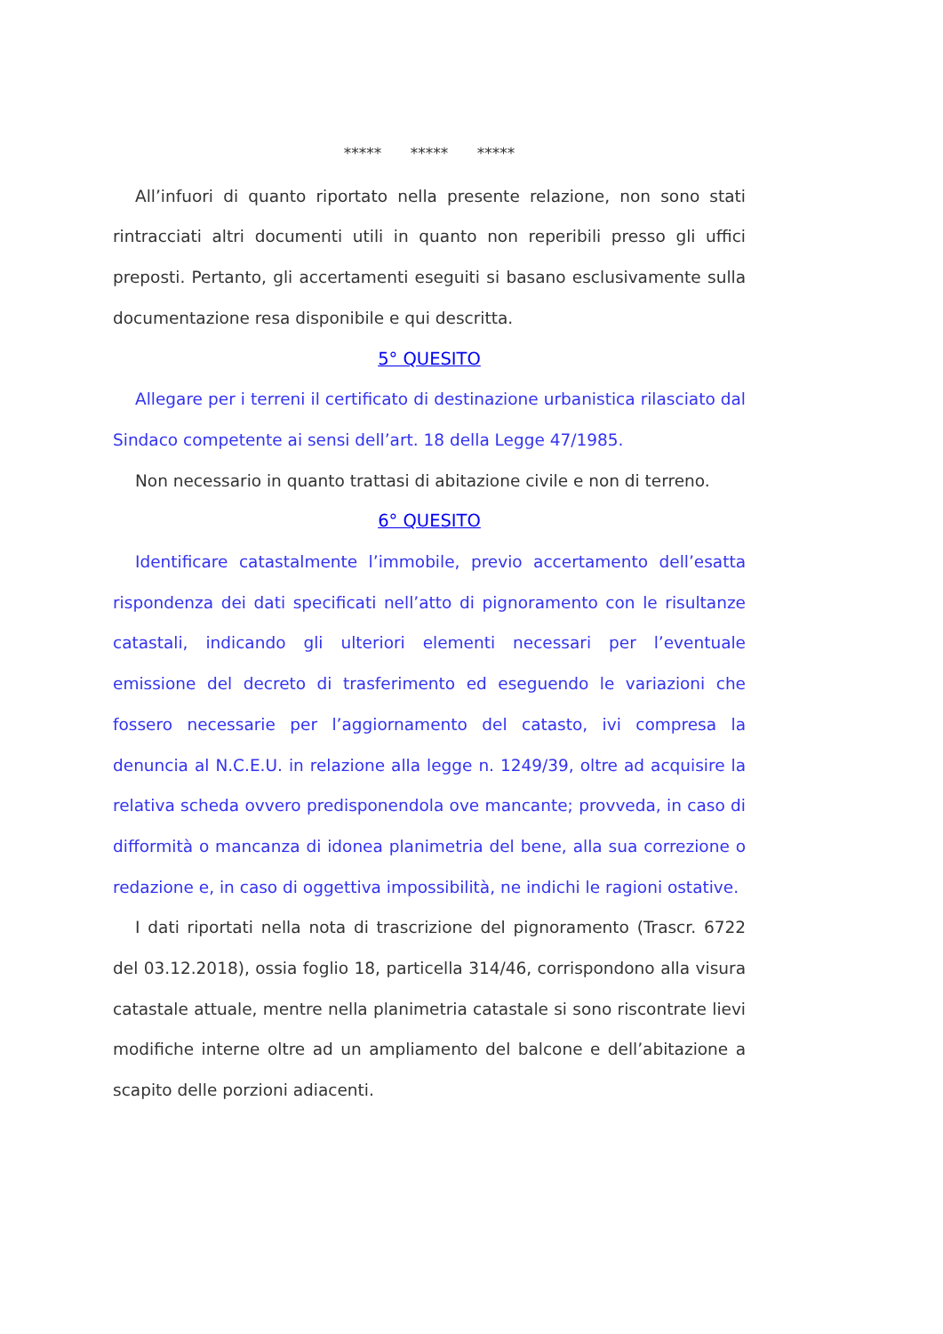***** ***** *****
All’infuori di quanto riportato nella presente relazione, non sono stati rintracciati altri documenti utili in quanto non reperibili presso gli uffici preposti. Pertanto, gli accertamenti eseguiti si basano esclusivamente sulla documentazione resa disponibile e qui descritta.
5° QUESITO
Allegare per i terreni il certificato di destinazione urbanistica rilasciato dal Sindaco competente ai sensi dell’art. 18 della Legge 47/1985.
Non necessario in quanto trattasi di abitazione civile e non di terreno.
6° QUESITO
Identificare catastalmente l’immobile, previo accertamento dell’esatta rispondenza dei dati specificati nell’atto di pignoramento con le risultanze catastali, indicando gli ulteriori elementi necessari per l’eventuale emissione del decreto di trasferimento ed eseguendo le variazioni che fossero necessarie per l’aggiornamento del catasto, ivi compresa la denuncia al N.C.E.U. in relazione alla legge n. 1249/39, oltre ad acquisire la relativa scheda ovvero predisponendola ove mancante; provveda, in caso di difformità o mancanza di idonea planimetria del bene, alla sua correzione o redazione e, in caso di oggettiva impossibilità, ne indichi le ragioni ostative.
I dati riportati nella nota di trascrizione del pignoramento (Trascr. 6722 del 03.12.2018), ossia foglio 18, particella 314/46, corrispondono alla visura catastale attuale, mentre nella planimetria catastale si sono riscontrate lievi modifiche interne oltre ad un ampliamento del balcone e dell’abitazione a scapito delle porzioni adiacenti.